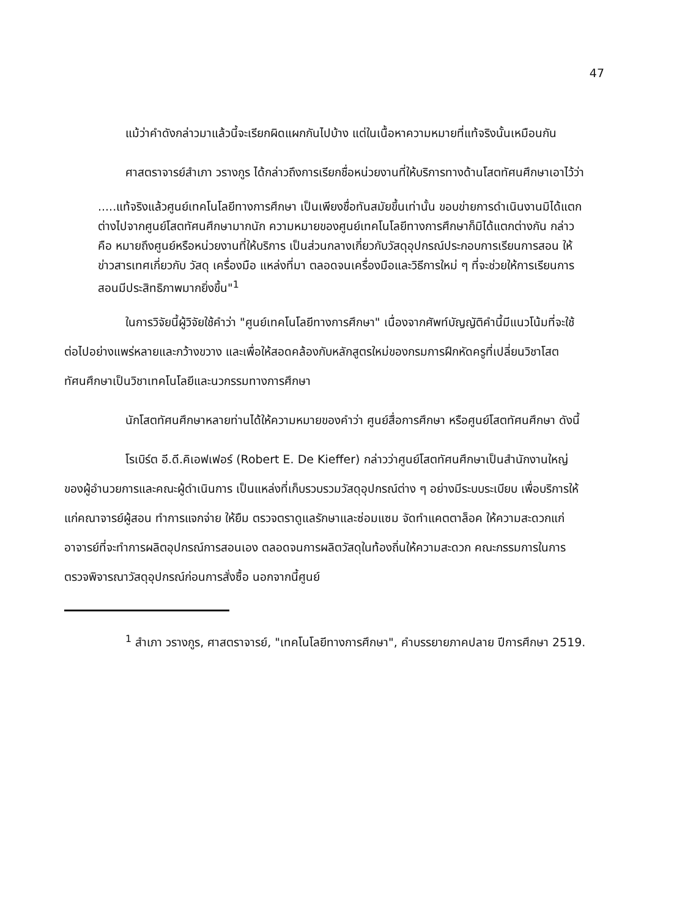47
แม้ว่าคำดังกล่าวมาแล้วนี้จะเรียกผิดแผกกันไปบ้าง แต่ในเนื้อหาความหมายที่แท้จริงนั้นเหมือนกัน
ศาสตราจารย์สำเภา วรางกูร ได้กล่าวถึงการเรียกชื่อหน่วยงานที่ให้บริการทางด้านโสตทัศนศึกษาเอาไว้ว่า
.....แท้จริงแล้วศูนย์เทคโนโลยีทางการศึกษา เป็นเพียงชื่อทันสมัยขึ้นเท่านั้น ขอบข่ายการดำเนินงานมิได้แตกต่างไปจากศูนย์โสตทัศนศึกษามากนัก ความหมายของศูนย์เทคโนโลยีทางการศึกษาก็มิได้แตกต่างกัน กล่าวคือ หมายถึงศูนย์หรือหน่วยงานที่ให้บริการ เป็นส่วนกลางเกี่ยวกับวัสดุอุปกรณ์ประกอบการเรียนการสอน ให้ข่าวสารเทศเกี่ยวกับ วัสดุ เครื่องมือ แหล่งที่มา ตลอดจนเครื่องมือและวิธีการใหม่ ๆ ที่จะช่วยให้การเรียนการสอนมีประสิทธิภาพมากยิ่งขึ้น"<sup>1</sup>
ในการวิจัยนี้ผู้วิจัยใช้คำว่า "ศูนย์เทคโนโลยีทางการศึกษา" เนื่องจากศัพท์บัญญัติคำนี้มีแนวโน้มที่จะใช้ต่อไปอย่างแพร่หลายและกว้างขวาง และเพื่อให้สอดคล้องกับหลักสูตรใหม่ของกรมการฝึกหัดครูที่เปลี่ยนวิชาโสตทัศนศึกษาเป็นวิชาเทคโนโลยีและนวกรรมทางการศึกษา
นักโสตทัศนศึกษาหลายท่านได้ให้ความหมายของคำว่า ศูนย์สื่อการศึกษา หรือศูนย์โสตทัศนศึกษา ดังนี้
โรเบิร์ต อี.ดี.คิเอฟเฟอร์ (Robert E. De Kieffer) กล่าวว่าศูนย์โสตทัศนศึกษาเป็นสำนักงานใหญ่ของผู้อำนวยการและคณะผู้ดำเนินการ เป็นแหล่งที่เก็บรวบรวมวัสดุอุปกรณ์ต่าง ๆ อย่างมีระบบระเบียบ เพื่อบริการให้แก่คณาจารย์ผู้สอน ทำการแจกจ่าย ให้ยืม ตรวจตราดูแลรักษาและซ่อมแซม จัดทำแคตตาล็อค ให้ความสะดวกแก่อาจารย์ที่จะทำการผลิตอุปกรณ์การสอนเอง ตลอดจนการผลิตวัสดุในท้องถิ่นให้ความสะดวก คณะกรรมการในการตรวจพิจารณาวัสดุอุปกรณ์ก่อนการสั่งซื้อ นอกจากนี้ศูนย์
<sup>1</sup> สำเภา วรางกูร, ศาสตราจารย์, "เทคโนโลยีทางการศึกษา", คำบรรยายภาคปลาย ปีการศึกษา 2519.